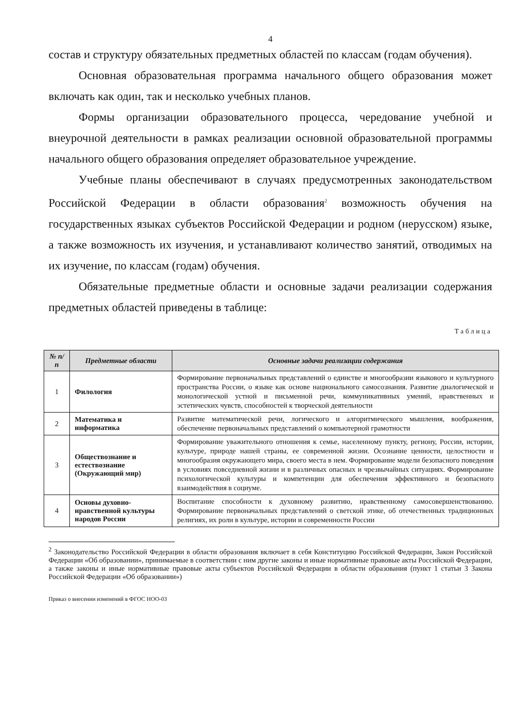4
состав и структуру обязательных предметных областей по классам (годам обучения).
Основная образовательная программа начального общего образования может включать как один, так и несколько учебных планов.
Формы организации образовательного процесса, чередование учебной и внеурочной деятельности в рамках реализации основной образовательной программы начального общего образования определяет образовательное учреждение.
Учебные планы обеспечивают в случаях предусмотренных законодательством Российской Федерации в области образования<sup>2</sup> возможность обучения на государственных языках субъектов Российской Федерации и родном (нерусском) языке, а также возможность их изучения, и устанавливают количество занятий, отводимых на их изучение, по классам (годам) обучения.
Обязательные предметные области и основные задачи реализации содержания предметных областей приведены в таблице:
Таблица
| № п/п | Предметные области | Основные задачи реализации содержания |
| --- | --- | --- |
| 1 | Филология | Формирование первоначальных представлений о единстве и многообразии языкового и культурного пространства России, о языке как основе национального самосознания. Развитие диалогической и монологической устной и письменной речи, коммуникативных умений, нравственных и эстетических чувств, способностей к творческой деятельности |
| 2 | Математика и информатика | Развитие математической речи, логического и алгоритмического мышления, воображения, обеспечение первоначальных представлений о компьютерной грамотности |
| 3 | Обществознание и естествознание (Окружающий мир) | Формирование уважительного отношения к семье, населенному пункту, региону, России, истории, культуре, природе нашей страны, ее современной жизни. Осознание ценности, целостности и многообразия окружающего мира, своего места в нем. Формирование модели безопасного поведения в условиях повседневной жизни и в различных опасных и чрезвычайных ситуациях. Формирование психологической культуры и компетенции для обеспечения эффективного и безопасного взаимодействия в социуме. |
| 4 | Основы духовно-нравственной культуры народов России | Воспитание способности к духовному развитию, нравственному самосовершенствованию. Формирование первоначальных представлений о светской этике, об отечественных традиционных религиях, их роли в культуре, истории и современности России |
<sup>2</sup> Законодательство Российской Федерации в области образования включает в себя Конституцию Российской Федерации, Закон Российской Федерации «Об образовании», принимаемые в соответствии с ним другие законы и иные нормативные правовые акты Российской Федерации, а также законы и иные нормативные правовые акты субъектов Российской Федерации в области образования (пункт 1 статьи 3 Закона Российской Федерации «Об образовании»)
Приказ о внесении изменений в ФГОС НОО-03